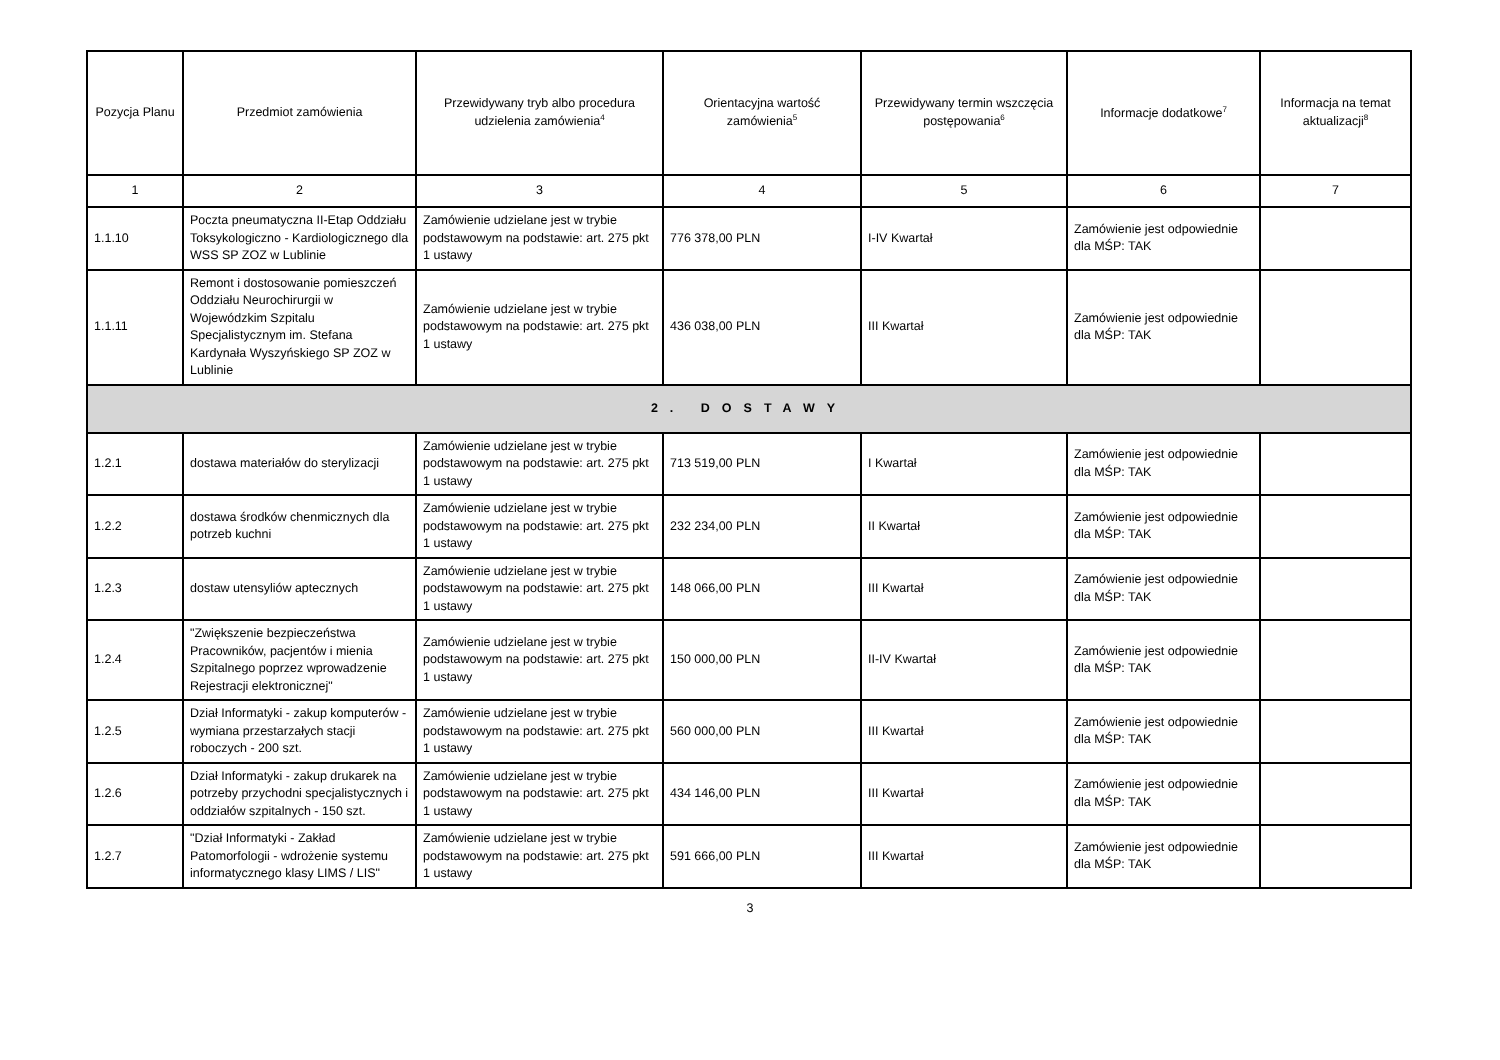| Pozycja Planu | Przedmiot zamówienia | Przewidywany tryb albo procedura udzielenia zamówienia<sup>4</sup> | Orientacyjna wartość zamówienia<sup>5</sup> | Przewidywany termin wszczęcia postępowania<sup>6</sup> | Informacje dodatkowe<sup>7</sup> | Informacja na temat aktualizacji<sup>8</sup> |
| --- | --- | --- | --- | --- | --- | --- |
| 1 | 2 | 3 | 4 | 5 | 6 | 7 |
| 1.1.10 | Poczta pneumatyczna II-Etap Oddziału Toksykologiczno - Kardiologicznego dla WSS SP ZOZ w Lublinie | Zamówienie udzielane jest w trybie podstawowym na podstawie: art. 275 pkt 1 ustawy | 776 378,00 PLN | I-IV Kwartał | Zamówienie jest odpowiednie dla MŚP: TAK | |
| 1.1.11 | Remont i dostosowanie pomieszczeń Oddziału Neurochirurgii w Wojewódzkim Szpitalu Specjalistycznym im. Stefana Kardynała Wyszyńskiego SP ZOZ w Lublinie | Zamówienie udzielane jest w trybie podstawowym na podstawie: art. 275 pkt 1 ustawy | 436 038,00 PLN | III Kwartał | Zamówienie jest odpowiednie dla MŚP: TAK | |
| 2. DOSTAWY | | | | | | |
| 1.2.1 | dostawa materiałów do sterylizacji | Zamówienie udzielane jest w trybie podstawowym na podstawie: art. 275 pkt 1 ustawy | 713 519,00 PLN | I Kwartał | Zamówienie jest odpowiednie dla MŚP: TAK | |
| 1.2.2 | dostawa środków chenmicznych dla potrzeb kuchni | Zamówienie udzielane jest w trybie podstawowym na podstawie: art. 275 pkt 1 ustawy | 232 234,00 PLN | II Kwartał | Zamówienie jest odpowiednie dla MŚP: TAK | |
| 1.2.3 | dostaw utensyliów aptecznych | Zamówienie udzielane jest w trybie podstawowym na podstawie: art. 275 pkt 1 ustawy | 148 066,00 PLN | III Kwartał | Zamówienie jest odpowiednie dla MŚP: TAK | |
| 1.2.4 | "Zwiększenie bezpieczeństwa Pracowników, pacjentów i mienia Szpitalnego poprzez wprowadzenie Rejestracji elektronicznej" | Zamówienie udzielane jest w trybie podstawowym na podstawie: art. 275 pkt 1 ustawy | 150 000,00 PLN | II-IV Kwartał | Zamówienie jest odpowiednie dla MŚP: TAK | |
| 1.2.5 | Dział Informatyki - zakup komputerów - wymiana przestarzałych stacji roboczych - 200 szt. | Zamówienie udzielane jest w trybie podstawowym na podstawie: art. 275 pkt 1 ustawy | 560 000,00 PLN | III Kwartał | Zamówienie jest odpowiednie dla MŚP: TAK | |
| 1.2.6 | Dział Informatyki - zakup drukarek na potrzeby przychodni specjalistycznych i oddziałów szpitalnych - 150 szt. | Zamówienie udzielane jest w trybie podstawowym na podstawie: art. 275 pkt 1 ustawy | 434 146,00 PLN | III Kwartał | Zamówienie jest odpowiednie dla MŚP: TAK | |
| 1.2.7 | "Dział Informatyki - Zakład Patomorfologii - wdrożenie systemu informatycznego klasy LIMS / LIS" | Zamówienie udzielane jest w trybie podstawowym na podstawie: art. 275 pkt 1 ustawy | 591 666,00 PLN | III Kwartał | Zamówienie jest odpowiednie dla MŚP: TAK | |
3